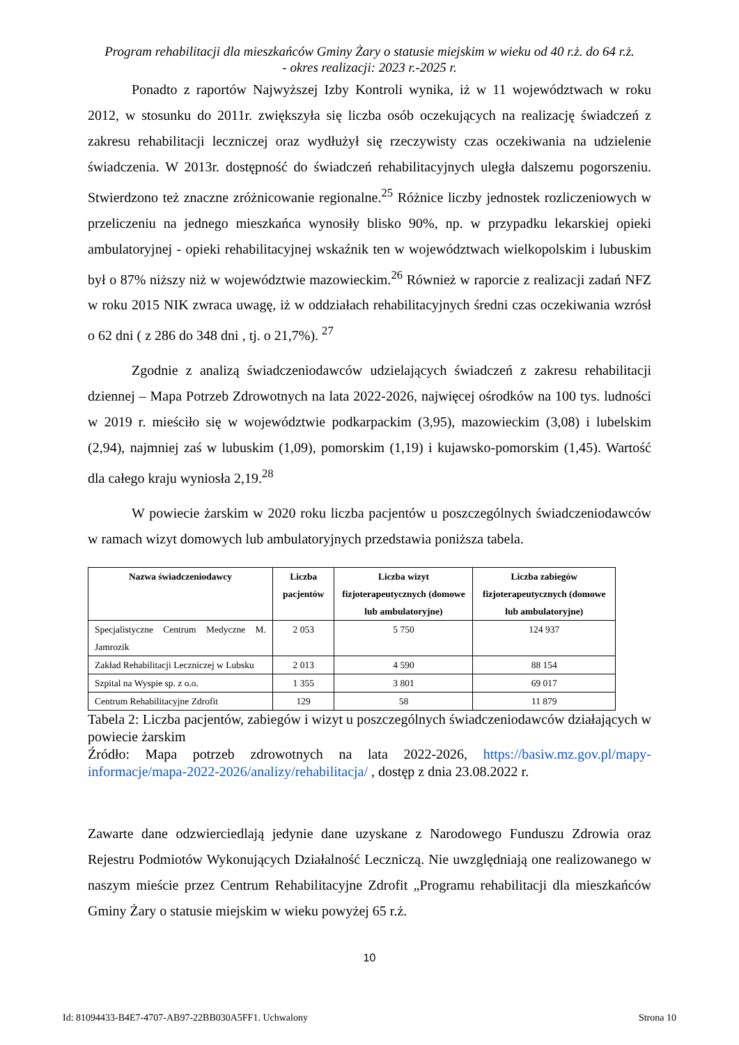Program rehabilitacji dla mieszkańców Gminy Żary o statusie miejskim w wieku od 40 r.ż. do 64 r.ż.
- okres realizacji: 2023 r.-2025 r.
Ponadto z raportów Najwyższej Izby Kontroli wynika, iż w 11 województwach w roku 2012, w stosunku do 2011r. zwiększyła się liczba osób oczekujących na realizację świadczeń z zakresu rehabilitacji leczniczej oraz wydłużył się rzeczywisty czas oczekiwania na udzielenie świadczenia. W 2013r. dostępność do świadczeń rehabilitacyjnych uległa dalszemu pogorszeniu. Stwierdzono też znaczne zróżnicowanie regionalne.<sup>25</sup> Różnice liczby jednostek rozliczeniowych w przeliczeniu na jednego mieszkańca wynosiły blisko 90%, np. w przypadku lekarskiej opieki ambulatoryjnej - opieki rehabilitacyjnej wskaźnik ten w województwach wielkopolskim i lubuskim był o 87% niższy niż w województwie mazowieckim.<sup>26</sup> Również w raporcie z realizacji zadań NFZ w roku 2015 NIK zwraca uwagę, iż w oddziałach rehabilitacyjnych średni czas oczekiwania wzrósł o 62 dni ( z 286 do 348 dni , tj. o 21,7%). <sup>27</sup>
Zgodnie z analizą świadczeniodawców udzielających świadczeń z zakresu rehabilitacji dziennej – Mapa Potrzeb Zdrowotnych na lata 2022-2026, najwięcej ośrodków na 100 tys. ludności w 2019 r. mieściło się w województwie podkarpackim (3,95), mazowieckim (3,08) i lubelskim (2,94), najmniej zaś w lubuskim (1,09), pomorskim (1,19) i kujawsko-pomorskim (1,45). Wartość dla całego kraju wyniosła 2,19.<sup>28</sup>
W powiecie żarskim w 2020 roku liczba pacjentów u poszczególnych świadczeniodawców w ramach wizyt domowych lub ambulatoryjnych przedstawia poniższa tabela.
| Nazwa świadczeniodawcy | Liczba pacjentów | Liczba wizyt fizjoterapeutycznych (domowe lub ambulatoryjne) | Liczba zabiegów fizjoterapeutycznych (domowe lub ambulatoryjne) |
| --- | --- | --- | --- |
| Specjalistyczne Centrum Medyczne M. Jamrozik | 2 053 | 5 750 | 124 937 |
| Zakład Rehabilitacji Leczniczej w Lubsku | 2 013 | 4 590 | 88 154 |
| Szpital na Wyspie sp. z o.o. | 1 355 | 3 801 | 69 017 |
| Centrum Rehabilitacyjne Zdrofit | 129 | 58 | 11 879 |
Tabela 2: Liczba pacjentów, zabiegów i wizyt u poszczególnych świadczeniodawców działających w powiecie żarskim
Źródło: Mapa potrzeb zdrowotnych na lata 2022-2026, https://basiw.mz.gov.pl/mapy-informacje/mapa-2022-2026/analizy/rehabilitacja/ , dostęp z dnia 23.08.2022 r.
Zawarte dane odzwierciedlają jedynie dane uzyskane z Narodowego Funduszu Zdrowia oraz Rejestru Podmiotów Wykonujących Działalność Leczniczą. Nie uwzględniają one realizowanego w naszym mieście przez Centrum Rehabilitacyjne Zdrofit „Programu rehabilitacji dla mieszkańców Gminy Żary o statusie miejskim w wieku powyżej 65 r.ż.
10
Id: 81094433-B4E7-4707-AB97-22BB030A5FF1. Uchwalony Strona 10